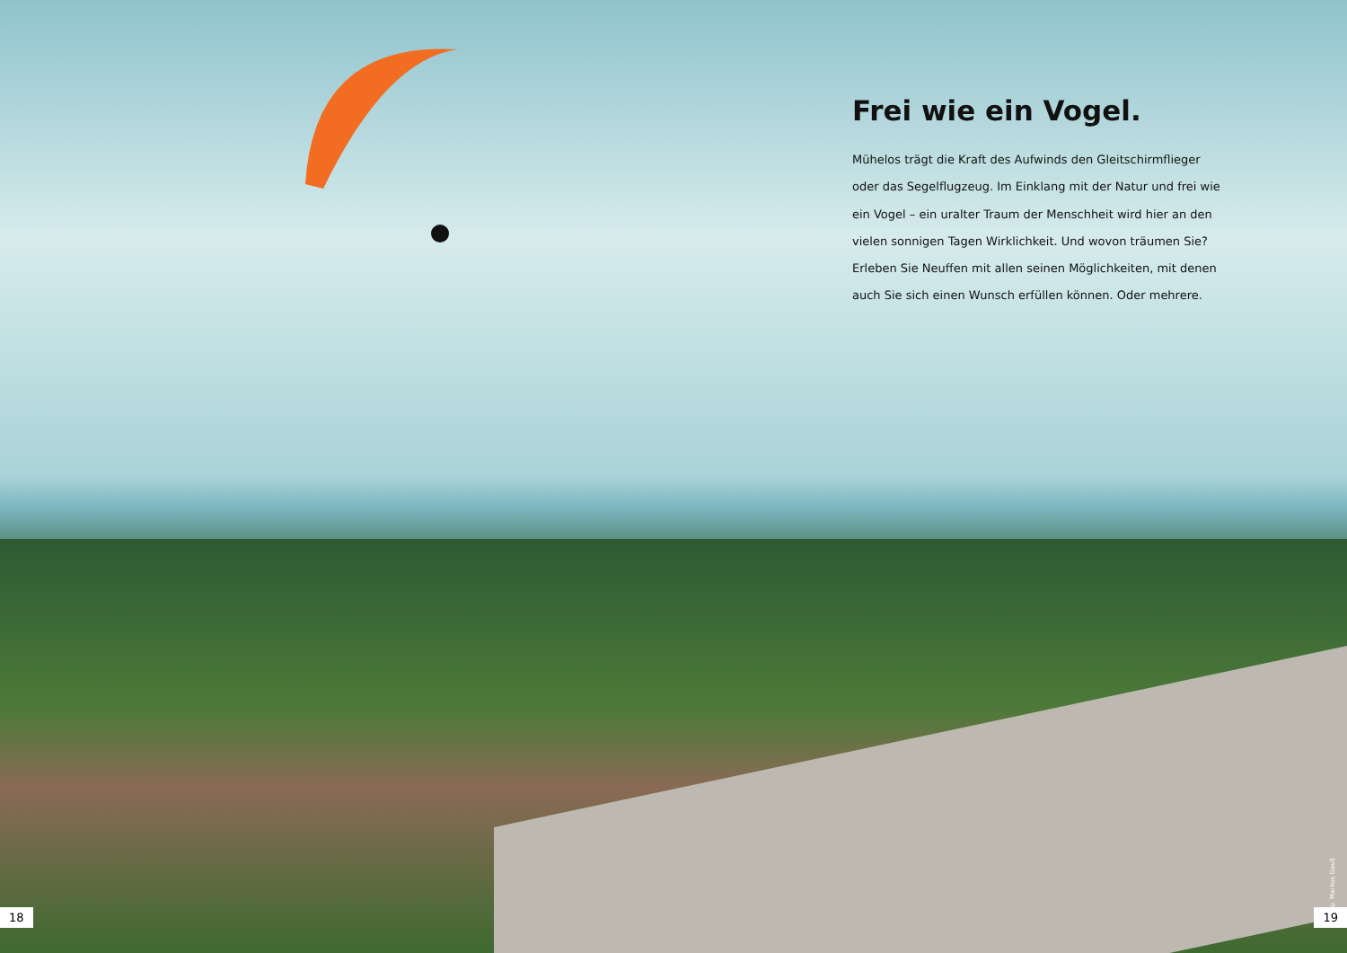Frei wie ein Vogel.
Mühelos trägt die Kraft des Aufwinds den Gleitschirmflieger oder das Segelflugzeug. Im Einklang mit der Natur und frei wie ein Vogel – ein uralter Traum der Menschheit wird hier an den vielen sonnigen Tagen Wirklichkeit. Und wovon träumen Sie? Erleben Sie Neuffen mit allen seinen Möglichkeiten, mit denen auch Sie sich einen Wunsch erfüllen können. Oder mehrere.
18
© Markus Gauß
19